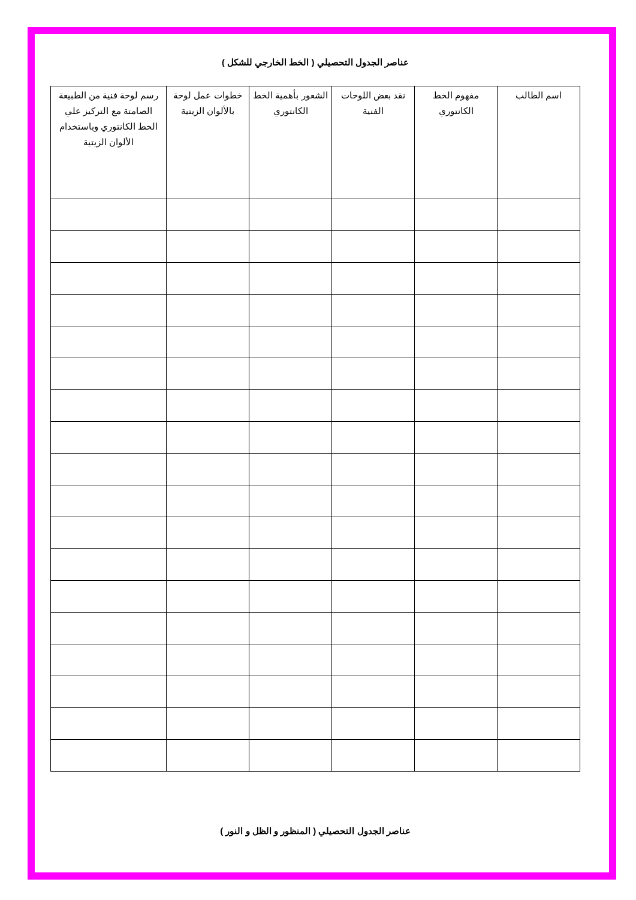عناصر الجدول التحصيلي ( الخط الخارجي للشكل )
| اسم الطالب | مفهوم الخط الكانتوري | نقد بعض اللوحات الفنية | الشعور بأهمية الخط الكانتوري | خطوات عمل لوحة بالألوان الزيتية | رسم لوحة فنية من الطبيعة الصامتة مع التركيز علي الخط الكانتوري وباستخدام الألوان الزيتية |
| --- | --- | --- | --- | --- | --- |
عناصر الجدول التحصيلي ( المنظور و الظل و النور )